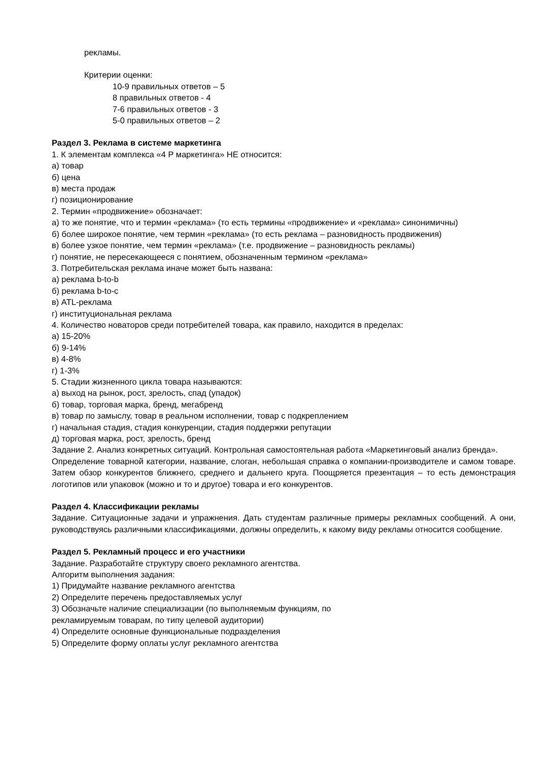рекламы.
Критерии оценки:
10-9 правильных ответов – 5
8 правильных ответов - 4
7-6 правильных ответов - 3
5-0 правильных ответов – 2
Раздел 3. Реклама в системе маркетинга
1. К элементам комплекса «4 P маркетинга» НЕ относится:
а) товар
б) цена
в) места продаж
г) позиционирование
2. Термин «продвижение» обозначает:
а) то же понятие, что и термин «реклама» (то есть термины «продвижение» и «реклама» синонимичны)
б) более широкое понятие, чем термин «реклама» (то есть реклама – разновидность продвижения)
в) более узкое понятие, чем термин «реклама» (т.е. продвижение – разновидность рекламы)
г) понятие, не пересекающееся с понятием, обозначенным термином «реклама»
3. Потребительская реклама иначе может быть названа:
а) реклама b-to-b
б) реклама b-to-c
в) ATL-реклама
г) институциональная реклама
4. Количество новаторов среди потребителей товара, как правило, находится в пределах:
а) 15-20%
б) 9-14%
в) 4-8%
г) 1-3%
5. Стадии жизненного цикла товара называются:
а) выход на рынок, рост, зрелость, спад (упадок)
б) товар, торговая марка, бренд, мегабренд
в) товар по замыслу, товар в реальном исполнении, товар с подкреплением
г) начальная стадия, стадия конкуренции, стадия поддержки репутации
д) торговая марка, рост, зрелость, бренд
Задание 2. Анализ конкретных ситуаций. Контрольная самостоятельная работа «Маркетинговый анализ бренда».
Определение товарной категории, название, слоган, небольшая справка о компании-производителе и самом товаре. Затем обзор конкурентов ближнего, среднего и дальнего круга. Поощряется презентация – то есть демонстрация логотипов или упаковок (можно и то и другое) товара и его конкурентов.
Раздел 4. Классификации рекламы
Задание. Ситуационные задачи и упражнения. Дать студентам различные примеры рекламных сообщений. А они, руководствуясь различными классификациями, должны определить, к какому виду рекламы относится сообщение.
Раздел 5. Рекламный процесс и его участники
Задание. Разработайте структуру своего рекламного агентства.
Алгоритм выполнения задания:
1) Придумайте название рекламного агентства
2) Определите перечень предоставляемых услуг
3) Обозначьте наличие специализации (по выполняемым функциям, по
рекламируемым товарам, по типу целевой аудитории)
4) Определите основные функциональные подразделения
5) Определите форму оплаты услуг рекламного агентства